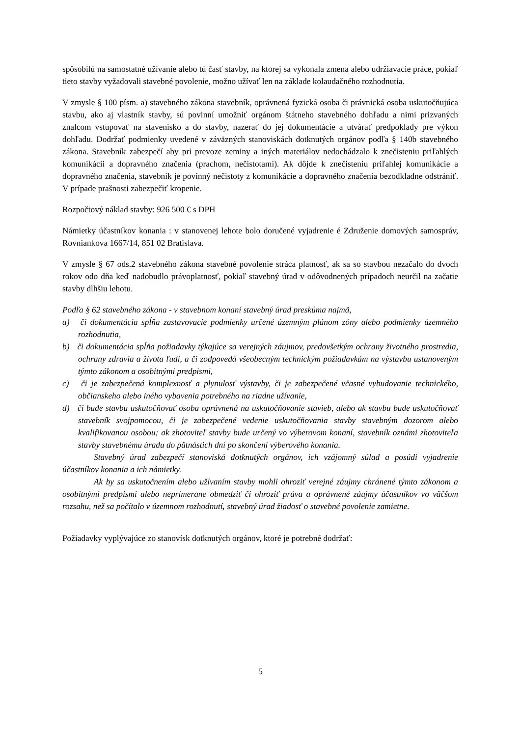spôsobilú na samostatné užívanie alebo tú časť stavby, na ktorej sa vykonala zmena alebo udržiavacie práce, pokiaľ tieto stavby vyžadovali stavebné povolenie, možno užívať len na základe kolaudačného rozhodnutia.
V zmysle § 100 písm. a) stavebného zákona stavebník, oprávnená fyzická osoba či právnická osoba uskutočňujúca stavbu, ako aj vlastník stavby, sú povinní umožniť orgánom štátneho stavebného dohľadu a nimi prizvaných znalcom vstupovať na stavenisko a do stavby, nazerať do jej dokumentácie a utvárať predpoklady pre výkon dohľadu. Dodržať podmienky uvedené v záväzných stanoviskách dotknutých orgánov podľa § 140b stavebného zákona. Stavebník zabezpečí aby pri prevoze zeminy a iných materiálov nedochádzalo k znečisteniu priľahlých komunikácii a dopravného značenia (prachom, nečistotami). Ak dôjde k znečisteniu priľahlej komunikácie a dopravného značenia, stavebník je povinný nečistoty z komunikácie a dopravného značenia bezodkladne odstrániť. V prípade prašnosti zabezpečiť kropenie.
Rozpočtový náklad stavby: 926 500 € s DPH
Námietky účastníkov konania : v stanovenej lehote bolo doručené vyjadrenie é Združenie domových samospráv, Rovniankova 1667/14, 851 02 Bratislava.
V zmysle § 67 ods.2 stavebného zákona stavebné povolenie stráca platnosť, ak sa so stavbou nezačalo do dvoch rokov odo dňa keď nadobudlo právoplatnosť, pokiaľ stavebný úrad v odôvodnených prípadoch neurčil na začatie stavby dlhšiu lehotu.
Podľa § 62 stavebného zákona - v stavebnom konaní stavebný úrad preskúma najmä,
a) či dokumentácia spĺňa zastavovacie podmienky určené územným plánom zóny alebo podmienky územného rozhodnutia,
b) či dokumentácia spĺňa požiadavky týkajúce sa verejných záujmov, predovšetkým ochrany životného prostredia, ochrany zdravia a života ľudí, a či zodpovedá všeobecným technickým požiadavkám na výstavbu ustanoveným týmto zákonom a osobitnými predpismi,
c) či je zabezpečená komplexnosť a plynulosť výstavby, či je zabezpečené včasné vybudovanie technického, občianskeho alebo iného vybavenia potrebného na riadne užívanie,
d) či bude stavbu uskutočňovať osoba oprávnená na uskutočňovanie stavieb, alebo ak stavbu bude uskutočňovať stavebník svojpomocou, či je zabezpečené vedenie uskutočňovania stavby stavebným dozorom alebo kvalifikovanou osobou; ak zhotoviteľ stavby bude určený vo výberovom konaní, stavebník oznámi zhotoviteľa stavby stavebnému úradu do pätnástich dní po skončení výberového konania.
Stavebný úrad zabezpečí stanoviská dotknutých orgánov, ich vzájomný súlad a posúdi vyjadrenie účastníkov konania a ich námietky.
Ak by sa uskutočnením alebo užívaním stavby mohli ohroziť verejné záujmy chránené týmto zákonom a osobitnými predpismi alebo neprimerane obmedziť či ohroziť práva a oprávnené záujmy účastníkov vo väčšom rozsahu, než sa počítalo v územnom rozhodnutí, stavebný úrad žiadosť o stavebné povolenie zamietne.
Požiadavky vyplývajúce zo stanovísk dotknutých orgánov, ktoré je potrebné dodržať:
5